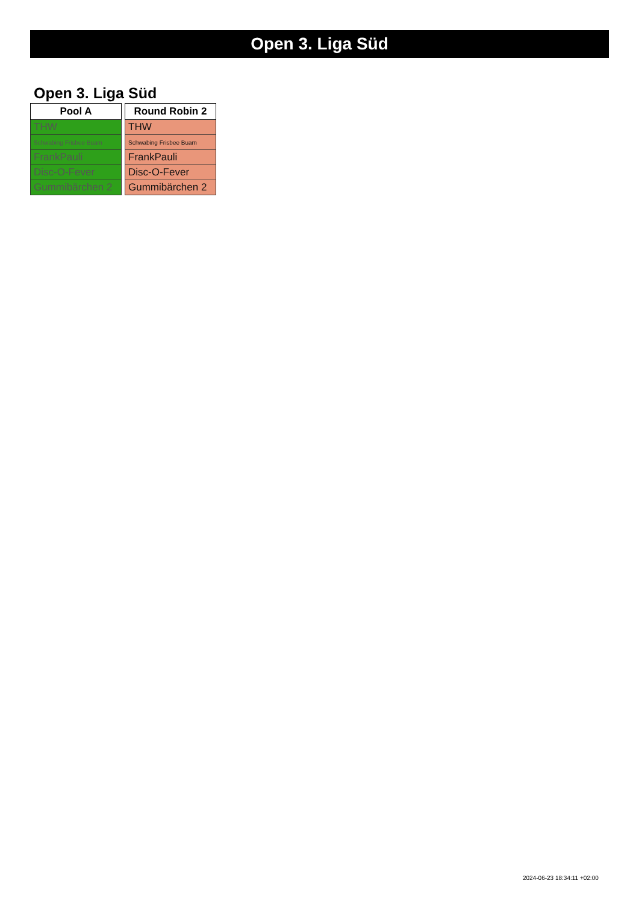Open 3. Liga Süd
Open 3. Liga Süd
| Pool A |
| --- |
| THW |
| Schwabing Frisbee Buam |
| FrankPauli |
| Disc-O-Fever |
| Gummibärchen 2 |
| Round Robin 2 |
| --- |
| THW |
| Schwabing Frisbee Buam |
| FrankPauli |
| Disc-O-Fever |
| Gummibärchen 2 |
2024-06-23 18:34:11 +02:00